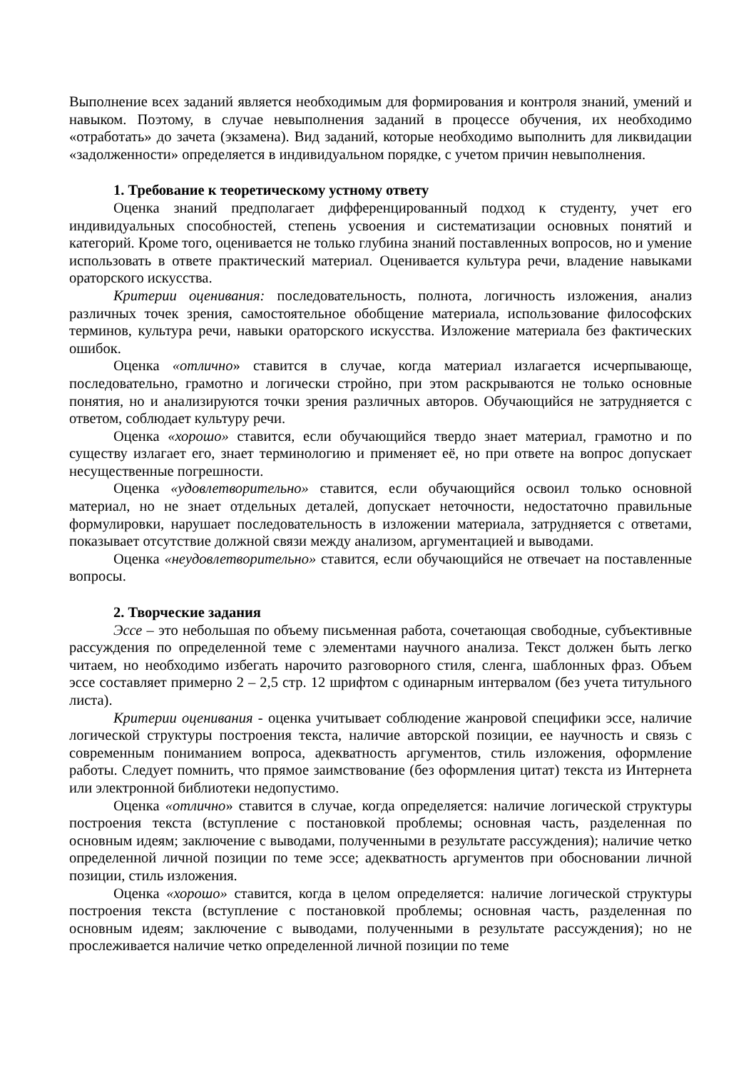Выполнение всех заданий является необходимым для формирования и контроля знаний, умений и навыком. Поэтому, в случае невыполнения заданий в процессе обучения, их необходимо «отработать» до зачета (экзамена). Вид заданий, которые необходимо выполнить для ликвидации «задолженности» определяется в индивидуальном порядке, с учетом причин невыполнения.
1. Требование к теоретическому устному ответу
Оценка знаний предполагает дифференцированный подход к студенту, учет его индивидуальных способностей, степень усвоения и систематизации основных понятий и категорий. Кроме того, оценивается не только глубина знаний поставленных вопросов, но и умение использовать в ответе практический материал. Оценивается культура речи, владение навыками ораторского искусства.
Критерии оценивания: последовательность, полнота, логичность изложения, анализ различных точек зрения, самостоятельное обобщение материала, использование философских терминов, культура речи, навыки ораторского искусства. Изложение материала без фактических ошибок.
Оценка «отлично» ставится в случае, когда материал излагается исчерпывающе, последовательно, грамотно и логически стройно, при этом раскрываются не только основные понятия, но и анализируются точки зрения различных авторов. Обучающийся не затрудняется с ответом, соблюдает культуру речи.
Оценка «хорошо» ставится, если обучающийся твердо знает материал, грамотно и по существу излагает его, знает терминологию и применяет её, но при ответе на вопрос допускает несущественные погрешности.
Оценка «удовлетворительно» ставится, если обучающийся освоил только основной материал, но не знает отдельных деталей, допускает неточности, недостаточно правильные формулировки, нарушает последовательность в изложении материала, затрудняется с ответами, показывает отсутствие должной связи между анализом, аргументацией и выводами.
Оценка «неудовлетворительно» ставится, если обучающийся не отвечает на поставленные вопросы.
2. Творческие задания
Эссе – это небольшая по объему письменная работа, сочетающая свободные, субъективные рассуждения по определенной теме с элементами научного анализа. Текст должен быть легко читаем, но необходимо избегать нарочито разговорного стиля, сленга, шаблонных фраз. Объем эссе составляет примерно 2 – 2,5 стр. 12 шрифтом с одинарным интервалом (без учета титульного листа).
Критерии оценивания - оценка учитывает соблюдение жанровой специфики эссе, наличие логической структуры построения текста, наличие авторской позиции, ее научность и связь с современным пониманием вопроса, адекватность аргументов, стиль изложения, оформление работы. Следует помнить, что прямое заимствование (без оформления цитат) текста из Интернета или электронной библиотеки недопустимо.
Оценка «отлично» ставится в случае, когда определяется: наличие логической структуры построения текста (вступление с постановкой проблемы; основная часть, разделенная по основным идеям; заключение с выводами, полученными в результате рассуждения); наличие четко определенной личной позиции по теме эссе; адекватность аргументов при обосновании личной позиции, стиль изложения.
Оценка «хорошо» ставится, когда в целом определяется: наличие логической структуры построения текста (вступление с постановкой проблемы; основная часть, разделенная по основным идеям; заключение с выводами, полученными в результате рассуждения); но не прослеживается наличие четко определенной личной позиции по теме